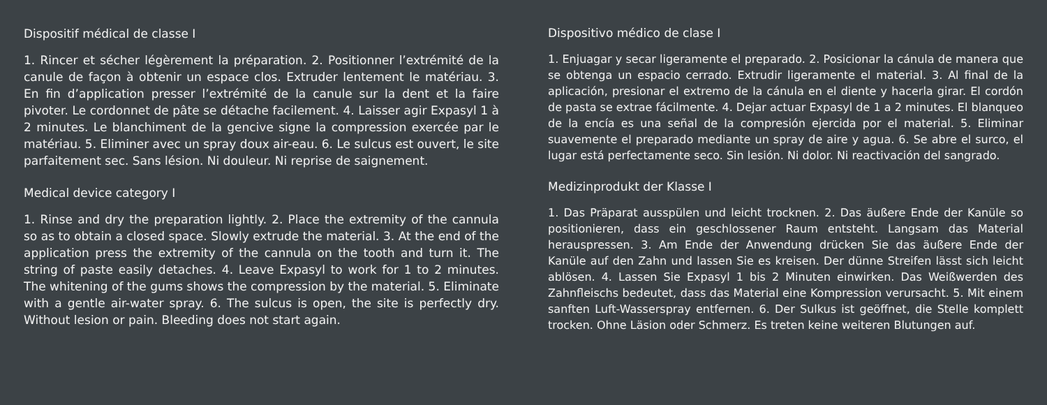Dispositif médical de classe I
1. Rincer et sécher légèrement la préparation. 2. Positionner l’extrémité de la canule de façon à obtenir un espace clos. Extruder lentement le matériau. 3. En fin d’application presser l’extrémité de la canule sur la dent et la faire pivoter. Le cordonnet de pâte se détache facilement. 4. Laisser agir Expasyl 1 à 2 minutes. Le blanchiment de la gencive signe la compression exercée par le matériau. 5. Eliminer avec un spray doux air-eau. 6. Le sulcus est ouvert, le site parfaitement sec. Sans lésion. Ni douleur. Ni reprise de saignement.
Medical device category I
1. Rinse and dry the preparation lightly. 2. Place the extremity of the cannula so as to obtain a closed space. Slowly extrude the material. 3. At the end of the application press the extremity of the cannula on the tooth and turn it. The string of paste easily detaches. 4. Leave Expasyl to work for 1 to 2 minutes. The whitening of the gums shows the compression by the material. 5. Eliminate with a gentle air-water spray. 6. The sulcus is open, the site is perfectly dry. Without lesion or pain. Bleeding does not start again.
Dispositivo médico de clase I
1. Enjuagar y secar ligeramente el preparado. 2. Posicionar la cánula de manera que se obtenga un espacio cerrado. Extrudir ligeramente el material. 3. Al final de la aplicación, presionar el extremo de la cánula en el diente y hacerla girar. El cordón de pasta se extrae fácilmente. 4. Dejar actuar Expasyl de 1 a 2 minutes. El blanqueo de la encía es una señal de la compresión ejercida por el material. 5. Eliminar suavemente el preparado mediante un spray de aire y agua. 6. Se abre el surco, el lugar está perfectamente seco. Sin lesión. Ni dolor. Ni reactivación del sangrado.
Medizinprodukt der Klasse I
1. Das Präparat ausspülen und leicht trocknen. 2. Das äußere Ende der Kanüle so positionieren, dass ein geschlossener Raum entsteht. Langsam das Material herauspressen. 3. Am Ende der Anwendung drücken Sie das äußere Ende der Kanüle auf den Zahn und lassen Sie es kreisen. Der dünne Streifen lässt sich leicht ablösen. 4. Lassen Sie Expasyl 1 bis 2 Minuten einwirken. Das Weißwerden des Zahnfleischs bedeutet, dass das Material eine Kompression verursacht. 5. Mit einem sanften Luft-Wasserspray entfernen. 6. Der Sulkus ist geöffnet, die Stelle komplett trocken. Ohne Läsion oder Schmerz. Es treten keine weiteren Blutungen auf.